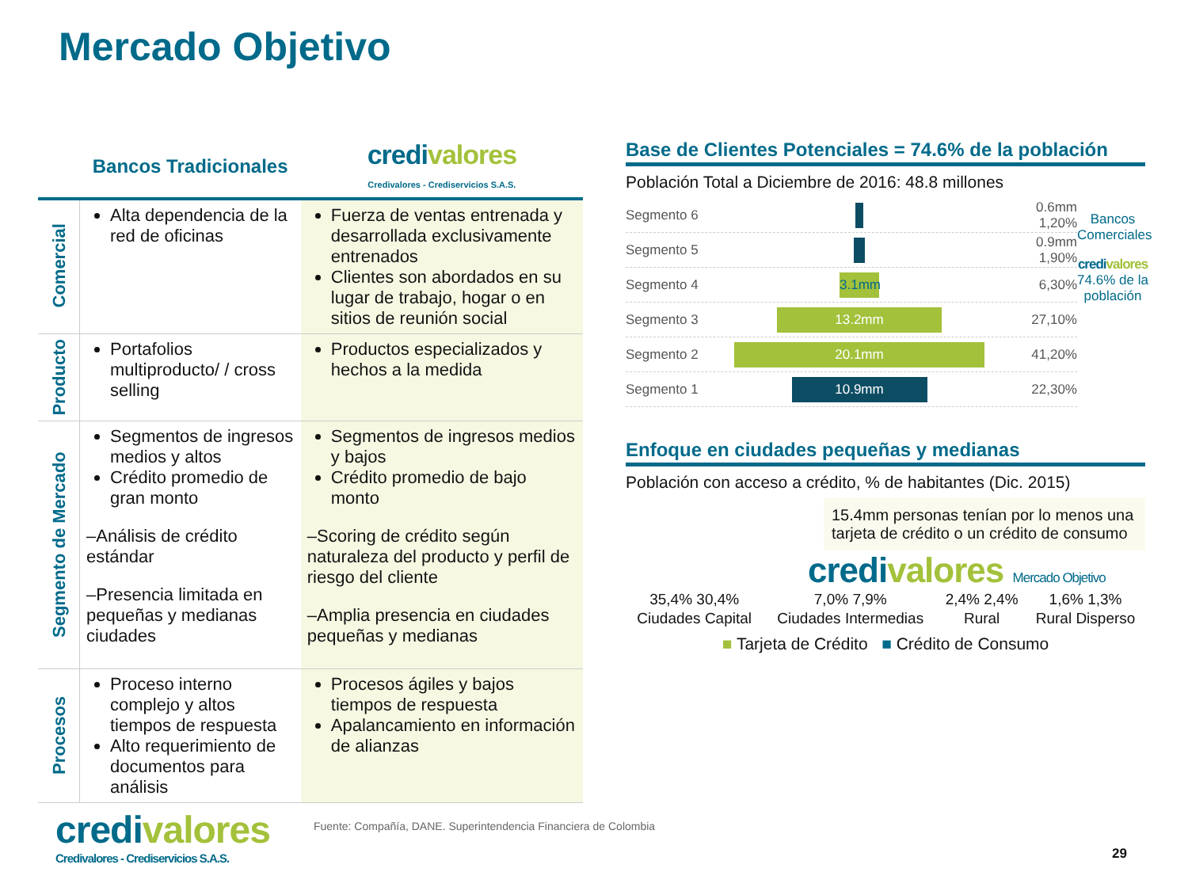Mercado Objetivo
| | Bancos Tradicionales | credi valores Credivalores - Crediservicios S.A.S. |
| --- | --- | --- |
| Comercial | Alta dependencia de la red de oficinas | Fuerza de ventas entrenada y desarrollada exclusivamente entrenados Clientes son abordados en su lugar de trabajo, hogar o en sitios de reunión social |
| Producto | Portafolios multiproducto/ / cross selling | Productos especializados y hechos a la medida |
| Segmento de Mercado | Segmentos de ingresos medios y altos Crédito promedio de gran monto –Análisis de crédito estándar –Presencia limitada en pequeñas y medianas ciudades | Segmentos de ingresos medios y bajos Crédito promedio de bajo monto –Scoring de crédito según naturaleza del producto y perfil de riesgo del cliente –Amplia presencia en ciudades pequeñas y medianas |
| Procesos | Proceso interno complejo y altos tiempos de respuesta Alto requerimiento de documentos para análisis | Procesos ágiles y bajos tiempos de respuesta Apalancamiento en información de alianzas |
Base de Clientes Potenciales = 74.6% de la población
Población Total a Diciembre de 2016: 48.8 millones
Segmento 6 0.6mm 1,20%
Segmento 5 0.9mm 1,90%
Segmento 4 3.1mm 6,30%
Segmento 3 13.2mm 27,10%
Segmento 2 20.1mm 41,20%
Segmento 1 10.9mm 22,30%
Bancos Comerciales
credi valores
74.6% de la población
Enfoque en ciudades pequeñas y medianas
Población con acceso a crédito, % de habitantes (Dic. 2015)
15.4mm personas tenían por lo menos una tarjeta de crédito o un crédito de consumo
credi valores Mercado Objetivo
| 35,4% 30,4% | 7,0% 7,9% | 2,4% 2,4% | 1,6% 1,3% |
| Ciudades Capital | Ciudades Intermedias | Rural | Rural Disperso |
■ Tarjeta de Crédito ■ Crédito de Consumo
credi valores
Credivalores - Crediservicios S.A.S.
Fuente: Compañía, DANE. Superintendencia Financiera de Colombia
29